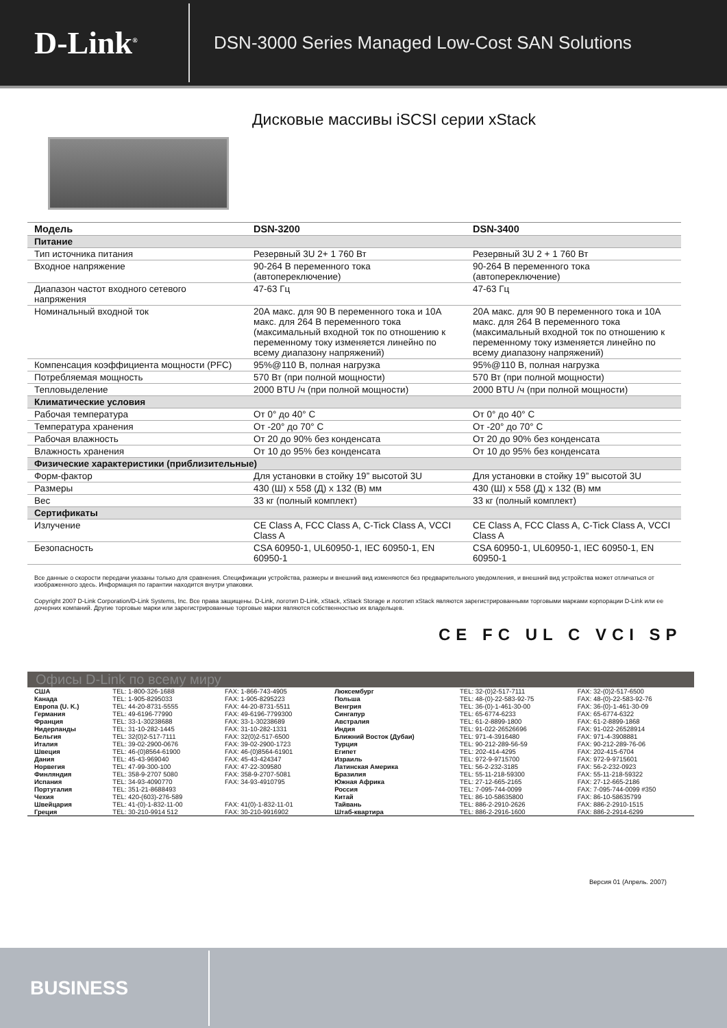D-Link<sup>®</sup>
DSN-3000 Series Managed Low-Cost SAN Solutions
Дисковые массивы iSCSI серии xStack
| Модель | DSN-3200 | DSN-3400 |
| --- | --- | --- |
| Питание | | |
| Тип источника питания | Резервный 3U 2+ 1 760 Вт | Резервный 3U 2 + 1 760 Вт |
| Входное напряжение | 90-264 В переменного тока (автопереключение) | 90-264 В переменного тока (автопереключение) |
| Диапазон частот входного сетевого напряжения | 47-63 Гц | 47-63 Гц |
| Номинальный входной ток | 20А макс. для 90 В переменного тока и 10А макс. для 264 В переменного тока (максимальный входной ток по отношению к переменному току изменяется линейно по всему диапазону напряжений) | 20А макс. для 90 В переменного тока и 10А макс. для 264 В переменного тока (максимальный входной ток по отношению к переменному току изменяется линейно по всему диапазону напряжений) |
| Компенсация коэффициента мощности (PFC) | 95%@110 В, полная нагрузка | 95%@110 В, полная нагрузка |
| Потребляемая мощность | 570 Вт (при полной мощности) | 570 Вт (при полной мощности) |
| Тепловыделение | 2000 BTU /ч (при полной мощности) | 2000 BTU /ч (при полной мощности) |
| Климатические условия | | |
| Рабочая температура | От 0° до 40° C | От 0° до 40° C |
| Температура хранения | От -20° до 70° C | От -20° до 70° C |
| Рабочая влажность | От 20 до 90% без конденсата | От 20 до 90% без конденсата |
| Влажность хранения | От 10 до 95% без конденсата | От 10 до 95% без конденсата |
| Физические характеристики (приблизительные) | | |
| Форм-фактор | Для установки в стойку 19” высотой 3U | Для установки в стойку 19” высотой 3U |
| Размеры | 430 (Ш) x 558 (Д) x 132 (В) мм | 430 (Ш) x 558 (Д) x 132 (В) мм |
| Вес | 33 кг (полный комплект) | 33 кг (полный комплект) |
| Сертификаты | | |
| Излучение | CE Class A, FCC Class A, C-Tick Class A, VCCI Class A | CE Class A, FCC Class A, C-Tick Class A, VCCI Class A |
| Безопасность | CSA 60950-1, UL60950-1, IEC 60950-1, EN 60950-1 | CSA 60950-1, UL60950-1, IEC 60950-1, EN 60950-1 |
Все данные о скорости передачи указаны только для сравнения. Спецификации устройства, размеры и внешний вид изменяются без предварительного уведомления, и внешний вид устройства может отличаться от изображенного здесь. Информация по гарантии находится внутри упаковки.
Copyright 2007 D-Link Corporation/D-Link Systems, Inc. Все права защищены. D-Link, логотип D-Link, xStack, xStack Storage и логотип xStack являются зарегистрированными торговыми марками корпорации D-Link или ее дочерних компаний. Другие торговые марки или зарегистрированные торговые марки являются собственностью их владельцев.
CE FC UL C VCI SP
Офисы D-Link по всему миру
| США | TEL: 1-800-326-1688 | FAX: 1-866-743-4905 | Люксембург | TEL: 32-(0)2-517-7111 | FAX: 32-(0)2-517-6500 |
| Канада | TEL: 1-905-8295033 | FAX: 1-905-8295223 | Польша | TEL: 48-(0)-22-583-92-75 | FAX: 48-(0)-22-583-92-76 |
| Европа (U. K.) | TEL: 44-20-8731-5555 | FAX: 44-20-8731-5511 | Венгрия | TEL: 36-(0)-1-461-30-00 | FAX: 36-(0)-1-461-30-09 |
| Германия | TEL: 49-6196-77990 | FAX: 49-6196-7799300 | Сингапур | TEL: 65-6774-6233 | FAX: 65-6774-6322 |
| Франция | TEL: 33-1-30238688 | FAX: 33-1-30238689 | Австралия | TEL: 61-2-8899-1800 | FAX: 61-2-8899-1868 |
| Нидерланды | TEL: 31-10-282-1445 | FAX: 31-10-282-1331 | Индия | TEL: 91-022-26526696 | FAX: 91-022-26528914 |
| Бельгия | TEL: 32(0)2-517-7111 | FAX: 32(0)2-517-6500 | Ближний Восток (Дубаи) | TEL: 971-4-3916480 | FAX: 971-4-3908881 |
| Италия | TEL: 39-02-2900-0676 | FAX: 39-02-2900-1723 | Турция | TEL: 90-212-289-56-59 | FAX: 90-212-289-76-06 |
| Швеция | TEL: 46-(0)8564-61900 | FAX: 46-(0)8564-61901 | Египет | TEL: 202-414-4295 | FAX: 202-415-6704 |
| Дания | TEL: 45-43-969040 | FAX: 45-43-424347 | Израиль | TEL: 972-9-9715700 | FAX: 972-9-9715601 |
| Норвегия | TEL: 47-99-300-100 | FAX: 47-22-309580 | Латинская Америка | TEL: 56-2-232-3185 | FAX: 56-2-232-0923 |
| Финляндия | TEL: 358-9-2707 5080 | FAX: 358-9-2707-5081 | Бразилия | TEL: 55-11-218-59300 | FAX: 55-11-218-59322 |
| Испания | TEL: 34-93-4090770 | FAX: 34-93-4910795 | Южная Африка | TEL: 27-12-665-2165 | FAX: 27-12-665-2186 |
| Португалия | TEL: 351-21-8688493 | | Россия | TEL: 7-095-744-0099 | FAX: 7-095-744-0099 #350 |
| Чехия | TEL: 420-(603)-276-589 | | Китай | TEL: 86-10-58635800 | FAX: 86-10-58635799 |
| Швейцария | TEL: 41-(0)-1-832-11-00 | FAX: 41(0)-1-832-11-01 | Тайвань | TEL: 886-2-2910-2626 | FAX: 886-2-2910-1515 |
| Греция | TEL: 30-210-9914 512 | FAX: 30-210-9916902 | Штаб-квартира | TEL: 886-2-2916-1600 | FAX: 886-2-2914-6299 |
Версия 01 (Апрель. 2007)
BUSINESS